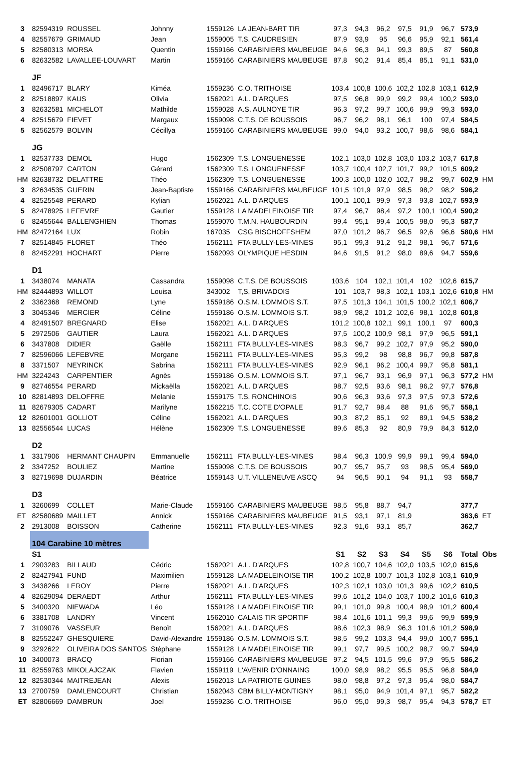| 3 | 82594319 | ROUSSEL | Johnny | 1559126 | LA JEAN-BART TIR | 97,3 | 94,3 | 96,2 | 97,5 | 91,9 | 96,7 | 573,9 | |
| 4 | 82557679 | GRIMAUD | Jean | 1559005 | T.S. CAUDRESIEN | 87,9 | 93,9 | 95 | 96,6 | 95,9 | 92,1 | 561,4 | |
| 5 | 82580313 | MORSA | Quentin | 1559166 | CARABINIERS MAUBEUGE | 94,6 | 96,3 | 94,1 | 99,3 | 89,5 | 87 | 560,8 | |
| 6 | 82632582 | LAVALLEE-LOUVART | Martin | 1559166 | CARABINIERS MAUBEUGE | 87,8 | 90,2 | 91,4 | 85,4 | 85,1 | 91,1 | 531,0 | |
| | JF | | | | | | | | | | | | |
| 1 | 82496717 | BLARY | Kiméa | 1559236 | C.O. TRITHOISE | 103,4 | 100,8 | 100,6 | 102,2 | 102,8 | 103,1 | 612,9 | |
| 2 | 82518897 | KAUS | Olivia | 1562021 | A.L. D'ARQUES | 97,5 | 96,8 | 99,9 | 99,2 | 99,4 | 100,2 | 593,0 | |
| 3 | 82632581 | MICHELOT | Mathilde | 1559028 | A.S. AULNOYE TIR | 96,3 | 97,2 | 99,7 | 100,6 | 99,9 | 99,3 | 593,0 | |
| 4 | 82515679 | FIEVET | Margaux | 1559098 | C.T.S. DE BOUSSOIS | 96,7 | 96,2 | 98,1 | 96,1 | 100 | 97,4 | 584,5 | |
| 5 | 82562579 | BOLVIN | Cécillya | 1559166 | CARABINIERS MAUBEUGE | 99,0 | 94,0 | 93,2 | 100,7 | 98,6 | 98,6 | 584,1 | |
| | JG | | | | | | | | | | | | |
| 1 | 82537733 | DEMOL | Hugo | 1562309 | T.S. LONGUENESSE | 102,1 | 103,0 | 102,8 | 103,0 | 103,2 | 103,7 | 617,8 | |
| 2 | 82508797 | CARTON | Gérard | 1562309 | T.S. LONGUENESSE | 103,7 | 100,4 | 102,7 | 101,7 | 99,2 | 101,5 | 609,2 | |
| HM | 82638732 | DELATTRE | Théo | 1562309 | T.S. LONGUENESSE | 100,3 | 100,0 | 102,0 | 102,7 | 98,2 | 99,7 | 602,9 | HM |
| 3 | 82634535 | GUERIN | Jean-Baptiste | 1559166 | CARABINIERS MAUBEUGE | 101,5 | 101,9 | 97,9 | 98,5 | 98,2 | 98,2 | 596,2 | |
| 4 | 82525548 | PERARD | Kylian | 1562021 | A.L. D'ARQUES | 100,1 | 100,1 | 99,9 | 97,3 | 93,8 | 102,7 | 593,9 | |
| 5 | 82478925 | LEFEVRE | Gautier | 1559128 | LA MADELEINOISE TIR | 97,4 | 96,7 | 98,4 | 97,2 | 100,1 | 100,4 | 590,2 | |
| 6 | 82455644 | BALLENGHIEN | Thomas | 1559070 | T.M.N. HAUBOURDIN | 99,4 | 95,1 | 99,4 | 100,5 | 98,0 | 95,3 | 587,7 | |
| HM | 82472164 | LUX | Robin | 167035 | CSG BISCHOFFSHEM | 97,0 | 101,2 | 96,7 | 96,5 | 92,6 | 96,6 | 580,6 | HM |
| 7 | 82514845 | FLORET | Théo | 1562111 | FTA BULLY-LES-MINES | 95,1 | 99,3 | 91,2 | 91,2 | 98,1 | 96,7 | 571,6 | |
| 8 | 82452291 | HOCHART | Pierre | 1562093 | OLYMPIQUE HESDIN | 94,6 | 91,5 | 91,2 | 98,0 | 89,6 | 94,7 | 559,6 | |
| | D1 | | | | | | | | | | | | |
| 1 | 3438074 | MANATA | Cassandra | 1559098 | C.T.S. DE BOUSSOIS | 103,6 | 104 | 102,1 | 101,4 | 102 | 102,6 | 615,7 | |
| HM | 82444893 | WILLOT | Louisa | 343002 | T,S, BRIVADOIS | 101 | 103,7 | 98,3 | 102,1 | 103,1 | 102,6 | 610,8 | HM |
| 2 | 3362368 | REMOND | Lyne | 1559186 | O.S.M. LOMMOIS S.T. | 97,5 | 101,3 | 104,1 | 101,5 | 100,2 | 102,1 | 606,7 | |
| 3 | 3045346 | MERCIER | Céline | 1559186 | O.S.M. LOMMOIS S.T. | 98,9 | 98,2 | 101,2 | 102,6 | 98,1 | 102,8 | 601,8 | |
| 4 | 82491507 | BREGNARD | Elise | 1562021 | A.L. D'ARQUES | 101,2 | 100,8 | 102,1 | 99,1 | 100,1 | 97 | 600,3 | |
| 5 | 2972506 | GAUTIER | Laura | 1562021 | A.L. D'ARQUES | 97,5 | 100,2 | 100,9 | 98,1 | 97,9 | 96,5 | 591,1 | |
| 6 | 3437808 | DIDIER | Gaëlle | 1562111 | FTA BULLY-LES-MINES | 98,3 | 96,7 | 99,2 | 102,7 | 97,9 | 95,2 | 590,0 | |
| 7 | 82596066 | LEFEBVRE | Morgane | 1562111 | FTA BULLY-LES-MINES | 95,3 | 99,2 | 98 | 98,8 | 96,7 | 99,8 | 587,8 | |
| 8 | 3371507 | NEYRINCK | Sabrina | 1562111 | FTA BULLY-LES-MINES | 92,9 | 96,1 | 96,2 | 100,4 | 99,7 | 95,8 | 581,1 | |
| HM | 3224243 | CARPENTIER | Agnès | 1559186 | O.S.M. LOMMOIS S.T. | 97,1 | 96,7 | 93,1 | 96,9 | 97,1 | 96,3 | 577,2 | HM |
| 9 | 82746554 | PERARD | Mickaëlla | 1562021 | A.L. D'ARQUES | 98,7 | 92,5 | 93,6 | 98,1 | 96,2 | 97,7 | 576,8 | |
| 10 | 82814893 | DELOFFRE | Melanie | 1559175 | T.S. RONCHINOIS | 90,6 | 96,3 | 93,6 | 97,3 | 97,5 | 97,3 | 572,6 | |
| 11 | 82679305 | CADART | Marilyne | 1562215 | T.C. COTE D'OPALE | 91,7 | 92,7 | 98,4 | 88 | 91,6 | 95,7 | 558,1 | |
| 12 | 82601001 | GOLLIOT | Céline | 1562021 | A.L. D'ARQUES | 90,3 | 87,2 | 85,1 | 92 | 89,1 | 94,5 | 538,2 | |
| 13 | 82556544 | LUCAS | Hélène | 1562309 | T.S. LONGUENESSE | 89,6 | 85,3 | 92 | 80,9 | 79,9 | 84,3 | 512,0 | |
| | D2 | | | | | | | | | | | | |
| 1 | 3317906 | HERMANT CHAUPIN | Emmanuelle | 1562111 | FTA BULLY-LES-MINES | 98,4 | 96,3 | 100,9 | 99,9 | 99,1 | 99,4 | 594,0 | |
| 2 | 3347252 | BOULIEZ | Martine | 1559098 | C.T.S. DE BOUSSOIS | 90,7 | 95,7 | 95,7 | 93 | 98,5 | 95,4 | 569,0 | |
| 3 | 82719698 | DUJARDIN | Béatrice | 1559143 | U.T. VILLENEUVE ASCQ | 94 | 96,5 | 90,1 | 94 | 91,1 | 93 | 558,7 | |
| | D3 | | | | | | | | | | | | |
| 1 | 3260699 | COLLET | Marie-Claude | 1559166 | CARABINIERS MAUBEUGE | 98,5 | 95,8 | 88,7 | 94,7 | | | 377,7 | |
| ET | 82580689 | MAILLET | Annick | 1559166 | CARABINIERS MAUBEUGE | 91,5 | 93,1 | 97,1 | 81,9 | | | 363,6 | ET |
| 2 | 2913008 | BOISSON | Catherine | 1562111 | FTA BULLY-LES-MINES | 92,3 | 91,6 | 93,1 | 85,7 | | | 362,7 | |
| | 104 Carabine 10 mètres | | | | | | | | | | | | |
| | S1 | | | | | S1 | S2 | S3 | S4 | S5 | S6 | Total | Obs |
| 1 | 2903283 | BILLAUD | Cédric | 1562021 | A.L. D'ARQUES | 102,8 | 100,7 | 104,6 | 102,0 | 103,5 | 102,0 | 615,6 | |
| 2 | 82427941 | FUND | Maximilien | 1559128 | LA MADELEINOISE TIR | 100,2 | 102,8 | 100,7 | 101,3 | 102,8 | 103,1 | 610,9 | |
| 3 | 3438266 | LEROY | Pierre | 1562021 | A.L. D'ARQUES | 102,3 | 102,1 | 103,0 | 101,3 | 99,6 | 102,2 | 610,5 | |
| 4 | 82629094 | DERAEDT | Arthur | 1562111 | FTA BULLY-LES-MINES | 99,6 | 101,2 | 104,0 | 103,7 | 100,2 | 101,6 | 610,3 | |
| 5 | 3400320 | NIEWADA | Léo | 1559128 | LA MADELEINOISE TIR | 99,1 | 101,0 | 99,8 | 100,4 | 98,9 | 101,2 | 600,4 | |
| 6 | 3381708 | LANDRY | Vincent | 1562010 | CALAIS TIR SPORTIF | 98,4 | 101,6 | 101,1 | 99,3 | 99,6 | 99,9 | 599,9 | |
| 7 | 3109076 | VASSEUR | Benoït | 1562021 | A.L. D'ARQUES | 98,6 | 102,3 | 98,9 | 96,3 | 101,6 | 101,2 | 598,9 | |
| 8 | 82552247 | GHESQUIERE | David-Alexandre | 1559186 | O.S.M. LOMMOIS S.T. | 98,5 | 99,2 | 103,3 | 94,4 | 99,0 | 100,7 | 595,1 | |
| 9 | 3292622 | OLIVEIRA DOS SANTOS | Stéphane | 1559128 | LA MADELEINOISE TIR | 99,1 | 97,7 | 99,5 | 100,2 | 98,7 | 99,7 | 594,9 | |
| 10 | 3400073 | BRACQ | Florian | 1559166 | CARABINIERS MAUBEUGE | 97,2 | 94,5 | 101,5 | 99,6 | 97,9 | 95,5 | 586,2 | |
| 11 | 82559763 | MIKOLAJCZAK | Flavien | 1559119 | L'AVENIR D'ONNAING | 100,0 | 98,9 | 98,2 | 95,5 | 95,5 | 96,8 | 584,9 | |
| 12 | 82530344 | MAITREJEAN | Alexis | 1562013 | LA PATRIOTE GUINES | 98,0 | 98,8 | 97,2 | 97,3 | 95,4 | 98,0 | 584,7 | |
| 13 | 2700759 | DAMLENCOURT | Christian | 1562043 | CBM BILLY-MONTIGNY | 98,1 | 95,0 | 94,9 | 101,4 | 97,1 | 95,7 | 582,2 | |
| ET | 82806669 | DAMBRUN | Joel | 1559236 | C.O. TRITHOISE | 96,0 | 95,0 | 99,3 | 98,7 | 95,4 | 94,3 | 578,7 | ET |